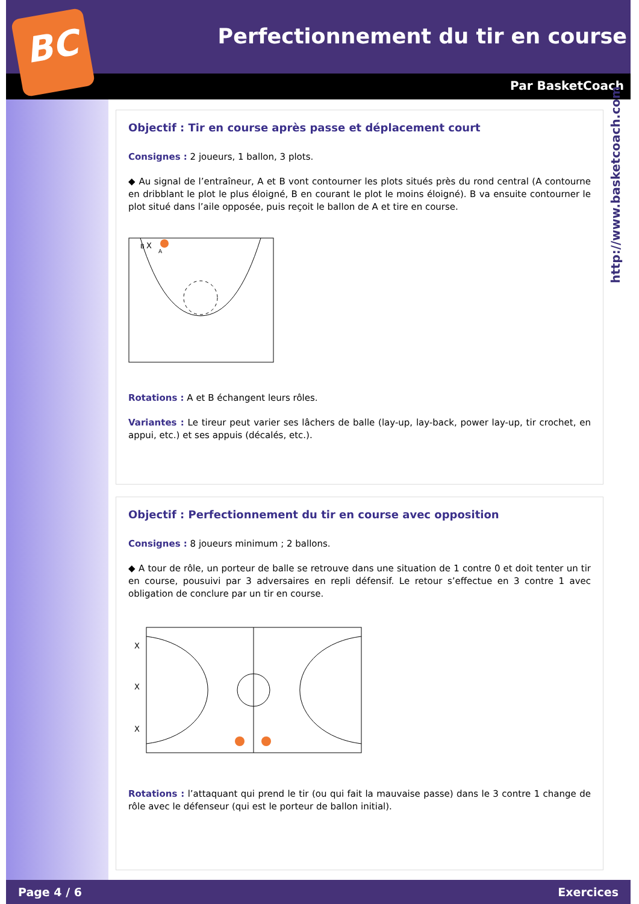BC
Perfectionnement du tir en course
Par BasketCoach
http://www.basketcoach.com
Objectif : Tir en course après passe et déplacement court
Consignes : 2 joueurs, 1 ballon, 3 plots.
◆ Au signal de l’entraîneur, A et B vont contourner les plots situés près du rond central (A contourne en dribblant le plot le plus éloigné, B en courant le plot le moins éloigné). B va ensuite contourner le plot situé dans l’aile opposée, puis reçoit le ballon de A et tire en course.
B
X
A
Rotations : A et B échangent leurs rôles.
Variantes : Le tireur peut varier ses lâchers de balle (lay-up, lay-back, power lay-up, tir crochet, en appui, etc.) et ses appuis (décalés, etc.).
Objectif : Perfectionnement du tir en course avec opposition
Consignes : 8 joueurs minimum ; 2 ballons.
◆ A tour de rôle, un porteur de balle se retrouve dans une situation de 1 contre 0 et doit tenter un tir en course, pousuivi par 3 adversaires en repli défensif. Le retour s’effectue en 3 contre 1 avec obligation de conclure par un tir en course.
X
X
X
Rotations : l’attaquant qui prend le tir (ou qui fait la mauvaise passe) dans le 3 contre 1 change de rôle avec le défenseur (qui est le porteur de ballon initial).
Page 4 / 6 Exercices